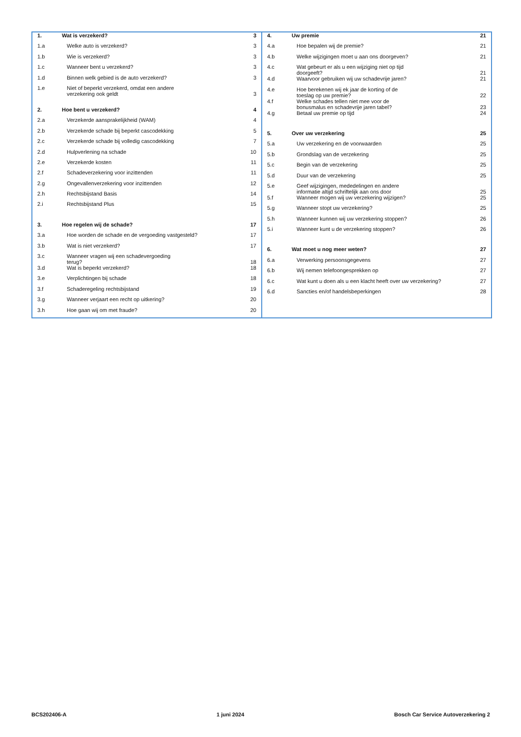| 1. | Wat is verzekerd? | 3 |
| 1.a | Welke auto is verzekerd? | 3 |
| 1.b | Wie is verzekerd? | 3 |
| 1.c | Wanneer bent u verzekerd? | 3 |
| 1.d | Binnen welk gebied is de auto verzekerd? | 3 |
| 1.e | Niet of beperkt verzekerd, omdat een andere verzekering ook geldt | 3 |
| 2. | Hoe bent u verzekerd? | 4 |
| 2.a | Verzekerde aansprakelijkheid (WAM) | 4 |
| 2.b | Verzekerde schade bij beperkt cascodekking | 5 |
| 2.c | Verzekerde schade bij volledig cascodekking | 7 |
| 2.d | Hulpverlening na schade | 10 |
| 2.e | Verzekerde kosten | 11 |
| 2.f | Schadeverzekering voor inzittenden | 11 |
| 2.g | Ongevallenverzekering voor inzittenden | 12 |
| 2.h | Rechtsbijstand Basis | 14 |
| 2.i | Rechtsbijstand Plus | 15 |
| 3. | Hoe regelen wij de schade? | 17 |
| 3.a | Hoe worden de schade en de vergoeding vastgesteld? | 17 |
| 3.b | Wat is niet verzekerd? | 17 |
| 3.c | Wanneer vragen wij een schadevergoeding terug? | 18 |
| 3.d | Wat is beperkt verzekerd? | 18 |
| 3.e | Verplichtingen bij schade | 18 |
| 3.f | Schaderegeling rechtsbijstand | 19 |
| 3.g | Wanneer verjaart een recht op uitkering? | 20 |
| 3.h | Hoe gaan wij om met fraude? | 20 |
| 4. | Uw premie | 21 |
| 4.a | Hoe bepalen wij de premie? | 21 |
| 4.b | Welke wijzigingen moet u aan ons doorgeven? | 21 |
| 4.c | Wat gebeurt er als u een wijziging niet op tijd doorgeeft? | 21 |
| 4.d | Waarvoor gebruiken wij uw schadevrije jaren? | 21 |
| 4.e | Hoe berekenen wij ek jaar de korting of de toeslag op uw premie? | 22 |
| 4.f | Welke schades tellen niet mee voor de bonusmalus en schadevrije jaren tabel? | 23 |
| 4.g | Betaal uw premie op tijd | 24 |
| 5. | Over uw verzekering | 25 |
| 5.a | Uw verzekering en de voorwaarden | 25 |
| 5.b | Grondslag van de verzekering | 25 |
| 5.c | Begin van de verzekering | 25 |
| 5.d | Duur van de verzekering | 25 |
| 5.e | Geef wijzigingen, mededelingen en andere informatie altijd schriftelijk aan ons door | 25 |
| 5.f | Wanneer mogen wij uw verzekering wijzigen? | 25 |
| 5.g | Wanneer stopt uw verzekering? | 25 |
| 5.h | Wanneer kunnen wij uw verzekering stoppen? | 26 |
| 5.i | Wanneer kunt u de verzekering stoppen? | 26 |
| 6. | Wat moet u nog meer weten? | 27 |
| 6.a | Verwerking persoonsgegevens | 27 |
| 6.b | Wij nemen telefoongesprekken op | 27 |
| 6.c | Wat kunt u doen als u een klacht heeft over uw verzekering? | 27 |
| 6.d | Sancties en/of handelsbeperkingen | 28 |
BCS202406-A 1 juni 2024 Bosch Car Service Autoverzekering 2